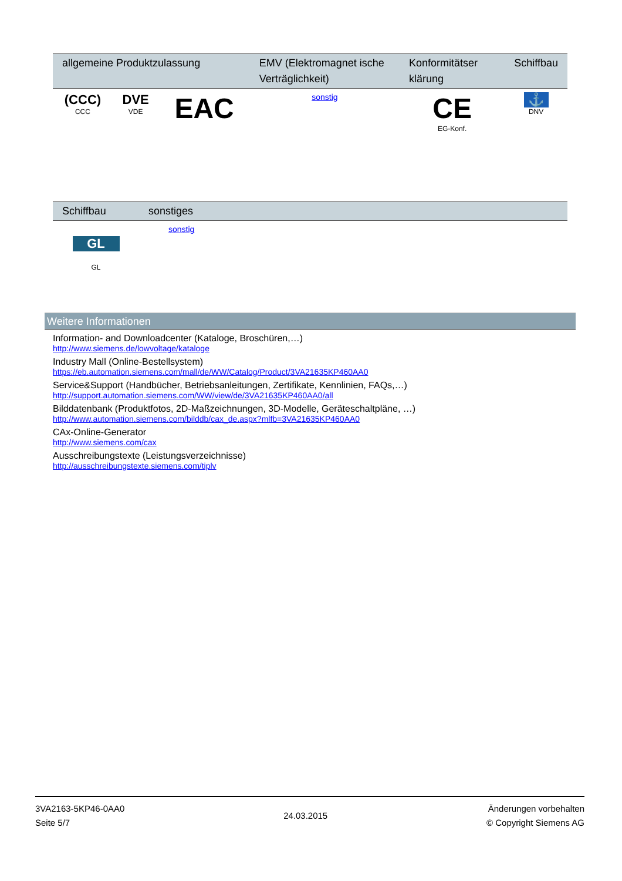| allgemeine Produktzulassung | | | EMV (Elektromagnet ische Verträglichkeit) | Konformitätser klärung | Schiffbau |
| --- | --- | --- | --- | --- | --- |
| (CCC) CCC | DVE VDE | EAC | sonstig | CE EG-Konf. | ⚓ DNV |
| Schiffbau | sonstiges |
| --- | --- |
| GL GL | sonstig |
Weitere Informationen
Information- and Downloadcenter (Kataloge, Broschüren,…)
http://www.siemens.de/lowvoltage/kataloge
Industry Mall (Online-Bestellsystem)
https://eb.automation.siemens.com/mall/de/WW/Catalog/Product/3VA21635KP460AA0
Service&Support (Handbücher, Betriebsanleitungen, Zertifikate, Kennlinien, FAQs,…)
http://support.automation.siemens.com/WW/view/de/3VA21635KP460AA0/all
Bilddatenbank (Produktfotos, 2D-Maßzeichnungen, 3D-Modelle, Geräteschaltpläne, …)
http://www.automation.siemens.com/bilddb/cax_de.aspx?mlfb=3VA21635KP460AA0
CAx-Online-Generator
http://www.siemens.com/cax
Ausschreibungstexte (Leistungsverzeichnisse)
http://ausschreibungstexte.siemens.com/tiplv
3VA2163-5KP46-0AA0
Seite 5/7
24.03.2015
Änderungen vorbehalten
© Copyright Siemens AG